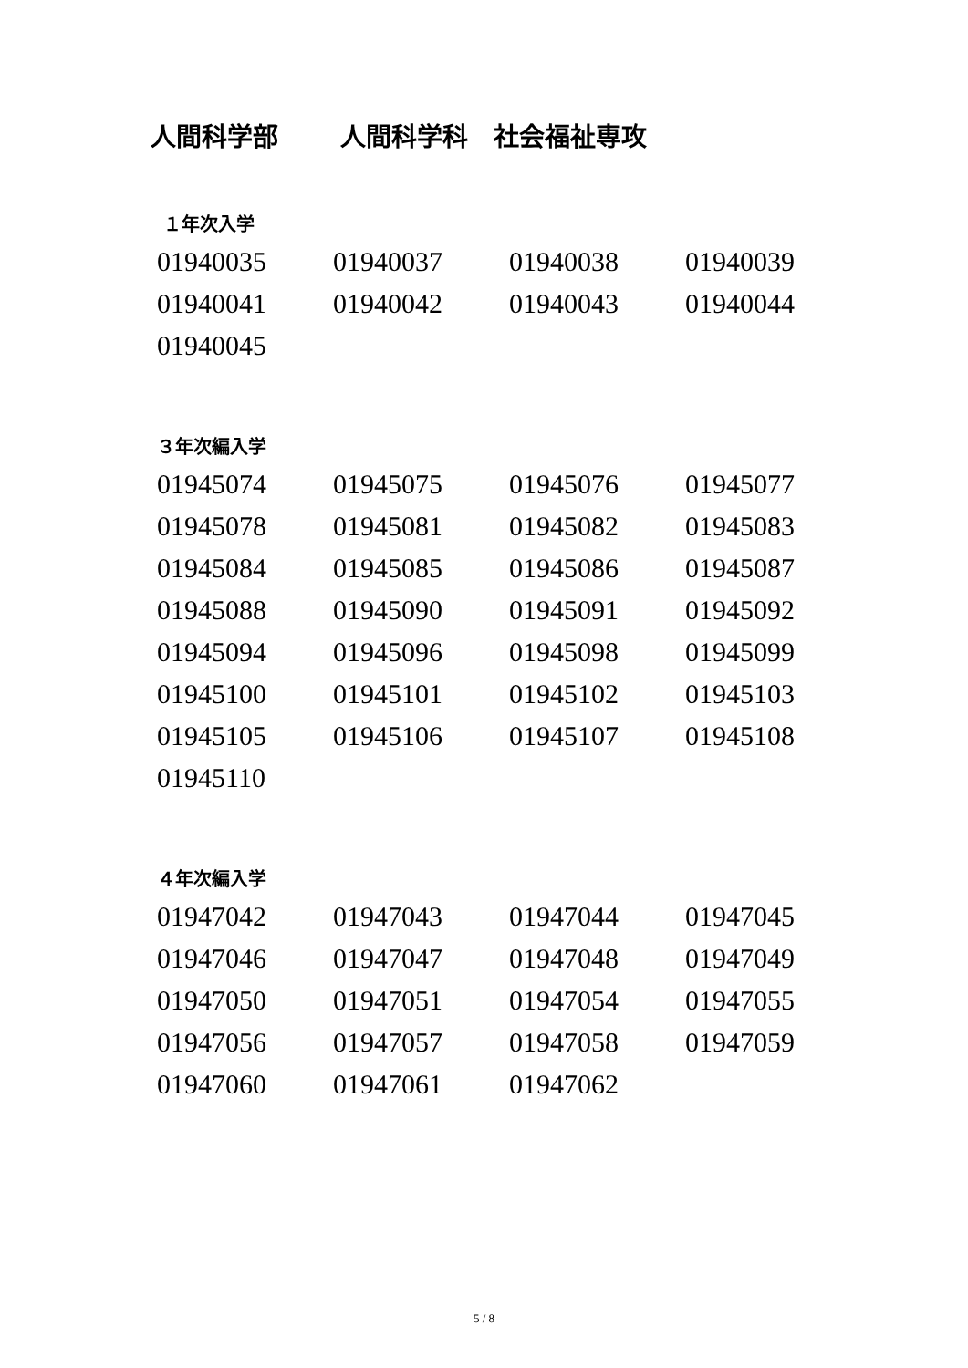人間科学部　 人間科学科　社会福祉専攻
１年次入学
| 01940035 | 01940037 | 01940038 | 01940039 |
| 01940041 | 01940042 | 01940043 | 01940044 |
| 01940045 | | | |
３年次編入学
| 01945074 | 01945075 | 01945076 | 01945077 |
| 01945078 | 01945081 | 01945082 | 01945083 |
| 01945084 | 01945085 | 01945086 | 01945087 |
| 01945088 | 01945090 | 01945091 | 01945092 |
| 01945094 | 01945096 | 01945098 | 01945099 |
| 01945100 | 01945101 | 01945102 | 01945103 |
| 01945105 | 01945106 | 01945107 | 01945108 |
| 01945110 | | | |
４年次編入学
| 01947042 | 01947043 | 01947044 | 01947045 |
| 01947046 | 01947047 | 01947048 | 01947049 |
| 01947050 | 01947051 | 01947054 | 01947055 |
| 01947056 | 01947057 | 01947058 | 01947059 |
| 01947060 | 01947061 | 01947062 | |
5 / 8